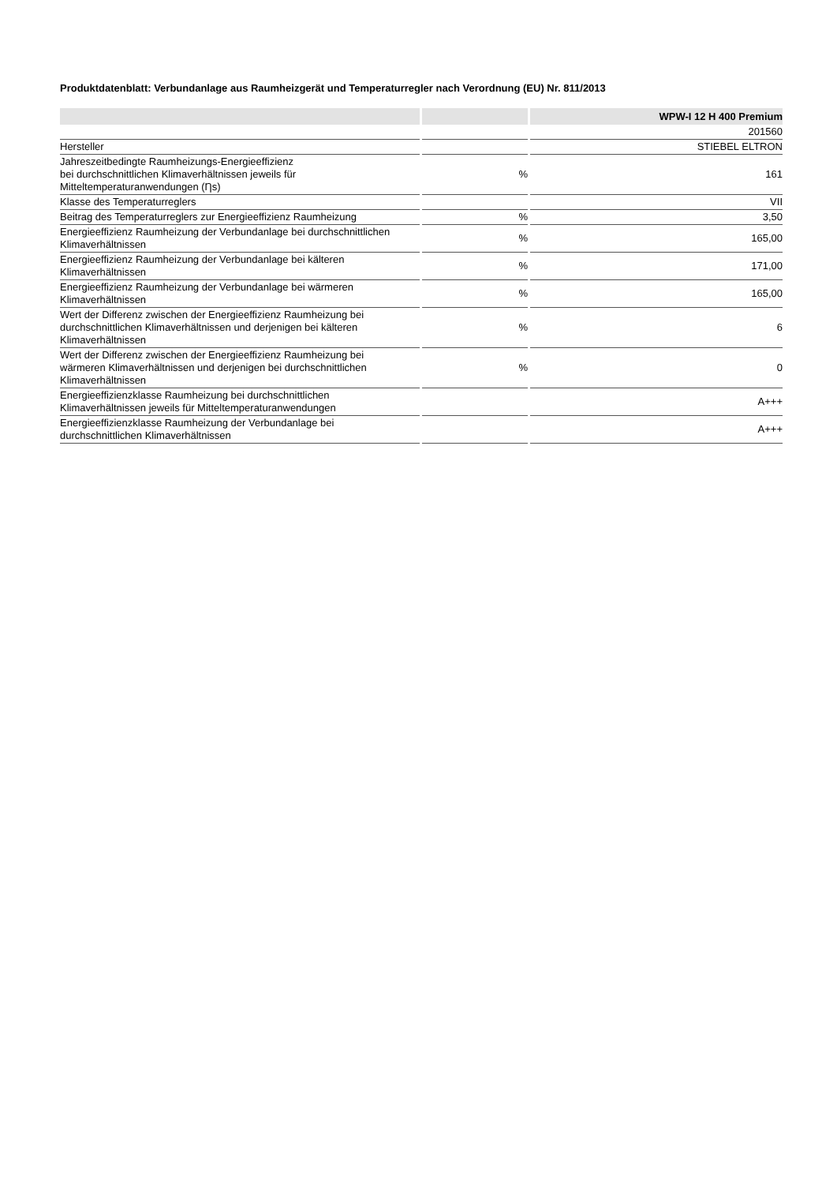Produktdatenblatt: Verbundanlage aus Raumheizgerät und Temperaturregler nach Verordnung (EU) Nr. 811/2013
| | | WPW-I 12 H 400 Premium |
| --- | --- | --- |
| | | 201560 |
| Hersteller | | STIEBEL ELTRON |
| Jahreszeitbedingte Raumheizungs-Energieeffizienz bei durchschnittlichen Klimaverhältnissen jeweils für Mitteltemperaturanwendungen (Ƞs) | % | 161 |
| Klasse des Temperaturreglers | | VII |
| Beitrag des Temperaturreglers zur Energieeffizienz Raumheizung | % | 3,50 |
| Energieeffizienz Raumheizung der Verbundanlage bei durchschnittlichen Klimaverhältnissen | % | 165,00 |
| Energieeffizienz Raumheizung der Verbundanlage bei kälteren Klimaverhältnissen | % | 171,00 |
| Energieeffizienz Raumheizung der Verbundanlage bei wärmeren Klimaverhältnissen | % | 165,00 |
| Wert der Differenz zwischen der Energieeffizienz Raumheizung bei durchschnittlichen Klimaverhältnissen und derjenigen bei kälteren Klimaverhältnissen | % | 6 |
| Wert der Differenz zwischen der Energieeffizienz Raumheizung bei wärmeren Klimaverhältnissen und derjenigen bei durchschnittlichen Klimaverhältnissen | % | 0 |
| Energieeffizienzklasse Raumheizung bei durchschnittlichen Klimaverhältnissen jeweils für Mitteltemperaturanwendungen | | A+++ |
| Energieeffizienzklasse Raumheizung der Verbundanlage bei durchschnittlichen Klimaverhältnissen | | A+++ |